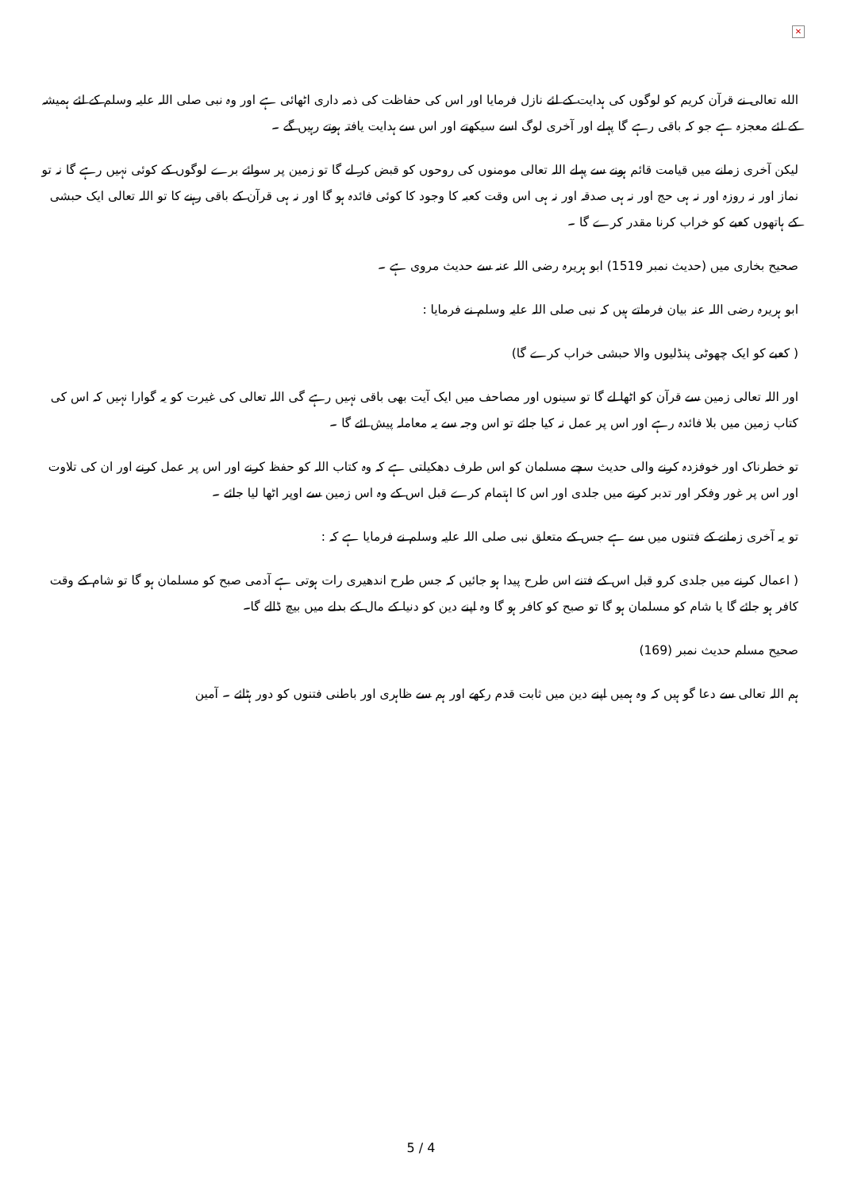✕
الله تعالی نے قرآن کریم کو لوگوں کی ہدایت کے لئے نازل فرمایا اور اس کی حفاظت کی ذمہ داری اٹھائی ہے اور وہ نبی صلی اللہ علیہ وسلم کے لئے ہمیشہ کے لئے معجزہ ہے جو کہ باقی رہے گا پہلے اور آخری لوگ اسے سیکھتے اور اس سے ہدایت یافتہ ہوتے رہیں گے ۔
لیکن آخری زمانے میں قیامت قائم ہونے سے پہلے اللہ تعالی مومنوں کی روحوں کو قبض کر لے گا تو زمین پر سوائے برے لوگوں کے کوئی نہیں رہے گا نہ تو نماز اور نہ روزہ اور نہ ہی حج اور نہ ہی صدقہ اور نہ ہی اس وقت کعبہ کا وجود کا کوئی فائدہ ہو گا اور نہ ہی قرآن کے باقی رہنے کا تو اللہ تعالی ایک حبشی کے ہاتھوں کعبے کو خراب کرنا مقدر کرے گا ۔
صحیح بخاری میں (حدیث نمبر 1519) ابو ہریرہ رضی اللہ عنہ سے حدیث مروی ہے ۔
ابو ہریرہ رضی اللہ عنہ بیان فرماتے ہیں کہ نبی صلی اللہ علیہ وسلم نے فرمایا :
( کعبے کو ایک چھوٹی پنڈلیوں والا حبشی خراب کرے گا)
اور اللہ تعالی زمین سے قرآن کو اٹھا لے گا تو سینوں اور مصاحف میں ایک آیت بھی باقی نہیں رہے گی اللہ تعالی کی غیرت کو یہ گوارا نہیں کہ اس کی کتاب زمین میں بلا فائدہ رہے اور اس پر عمل نہ کیا جائے تو اس وجہ سے یہ معاملہ پیش ائے گا ۔
تو خطرناک اور خوفزدہ کرنے والی حدیث سچے مسلمان کو اس طرف دھکیلتی ہے کہ وہ کتاب اللہ کو حفظ کرنے اور اس پر عمل کرنے اور ان کی تلاوت اور اس پر غور وفکر اور تدبر کرنے میں جلدی اور اس کا اہتمام کرے قبل اس کے وہ اس زمین سے اوپر اٹھا لیا جائے ۔
تو یہ آخری زمانے کے فتنوں میں سے ہے جس کے متعلق نبی صلی اللہ علیہ وسلم نے فرمایا ہے کہ :
( اعمال کرنے میں جلدی کرو قبل اس کے فتنے اس طرح پیدا ہو جائیں کہ جس طرح اندھیری رات ہوتی ہے آدمی صبح کو مسلمان ہو گا تو شام کے وقت کافر ہو جائے گا یا شام کو مسلمان ہو گا تو صبح کو کافر ہو گا وہ اپنے دین کو دنیا کے مال کے بدلے میں بیچ ڈالے گا۔
صحیح مسلم حدیث نمبر (169)
ہم اللہ تعالی سے دعا گو ہیں کہ وہ ہمیں اپنے دین میں ثابت قدم رکھے اور ہم سے ظاہری اور باطنی فتنوں کو دور ہٹائے ۔ آمین
5 / 4